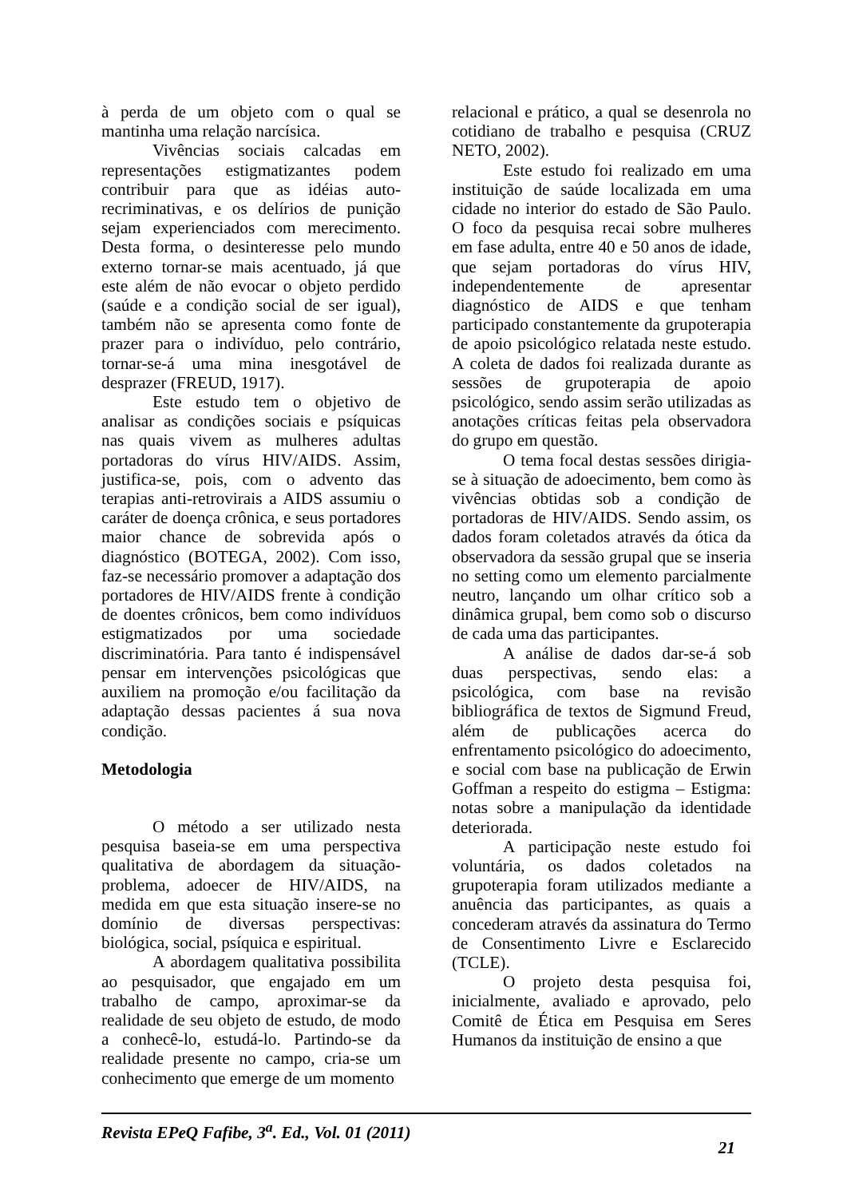à perda de um objeto com o qual se mantinha uma relação narcísica.
Vivências sociais calcadas em representações estigmatizantes podem contribuir para que as idéias auto-recriminativas, e os delírios de punição sejam experienciados com merecimento. Desta forma, o desinteresse pelo mundo externo tornar-se mais acentuado, já que este além de não evocar o objeto perdido (saúde e a condição social de ser igual), também não se apresenta como fonte de prazer para o indivíduo, pelo contrário, tornar-se-á uma mina inesgotável de desprazer (FREUD, 1917).
Este estudo tem o objetivo de analisar as condições sociais e psíquicas nas quais vivem as mulheres adultas portadoras do vírus HIV/AIDS. Assim, justifica-se, pois, com o advento das terapias anti-retrovirais a AIDS assumiu o caráter de doença crônica, e seus portadores maior chance de sobrevida após o diagnóstico (BOTEGA, 2002). Com isso, faz-se necessário promover a adaptação dos portadores de HIV/AIDS frente à condição de doentes crônicos, bem como indivíduos estigmatizados por uma sociedade discriminatória. Para tanto é indispensável pensar em intervenções psicológicas que auxiliem na promoção e/ou facilitação da adaptação dessas pacientes á sua nova condição.
Metodologia
O método a ser utilizado nesta pesquisa baseia-se em uma perspectiva qualitativa de abordagem da situação-problema, adoecer de HIV/AIDS, na medida em que esta situação insere-se no domínio de diversas perspectivas: biológica, social, psíquica e espiritual.
A abordagem qualitativa possibilita ao pesquisador, que engajado em um trabalho de campo, aproximar-se da realidade de seu objeto de estudo, de modo a conhecê-lo, estudá-lo. Partindo-se da realidade presente no campo, cria-se um conhecimento que emerge de um momento
relacional e prático, a qual se desenrola no cotidiano de trabalho e pesquisa (CRUZ NETO, 2002).
Este estudo foi realizado em uma instituição de saúde localizada em uma cidade no interior do estado de São Paulo. O foco da pesquisa recai sobre mulheres em fase adulta, entre 40 e 50 anos de idade, que sejam portadoras do vírus HIV, independentemente de apresentar diagnóstico de AIDS e que tenham participado constantemente da grupoterapia de apoio psicológico relatada neste estudo. A coleta de dados foi realizada durante as sessões de grupoterapia de apoio psicológico, sendo assim serão utilizadas as anotações críticas feitas pela observadora do grupo em questão.
O tema focal destas sessões dirigia-se à situação de adoecimento, bem como às vivências obtidas sob a condição de portadoras de HIV/AIDS. Sendo assim, os dados foram coletados através da ótica da observadora da sessão grupal que se inseria no setting como um elemento parcialmente neutro, lançando um olhar crítico sob a dinâmica grupal, bem como sob o discurso de cada uma das participantes.
A análise de dados dar-se-á sob duas perspectivas, sendo elas: a psicológica, com base na revisão bibliográfica de textos de Sigmund Freud, além de publicações acerca do enfrentamento psicológico do adoecimento, e social com base na publicação de Erwin Goffman a respeito do estigma – Estigma: notas sobre a manipulação da identidade deteriorada.
A participação neste estudo foi voluntária, os dados coletados na grupoterapia foram utilizados mediante a anuência das participantes, as quais a concederam através da assinatura do Termo de Consentimento Livre e Esclarecido (TCLE).
O projeto desta pesquisa foi, inicialmente, avaliado e aprovado, pelo Comitê de Ética em Pesquisa em Seres Humanos da instituição de ensino a que
Revista EPeQ Fafibe, 3<sup>a</sup>. Ed., Vol. 01 (2011) 21